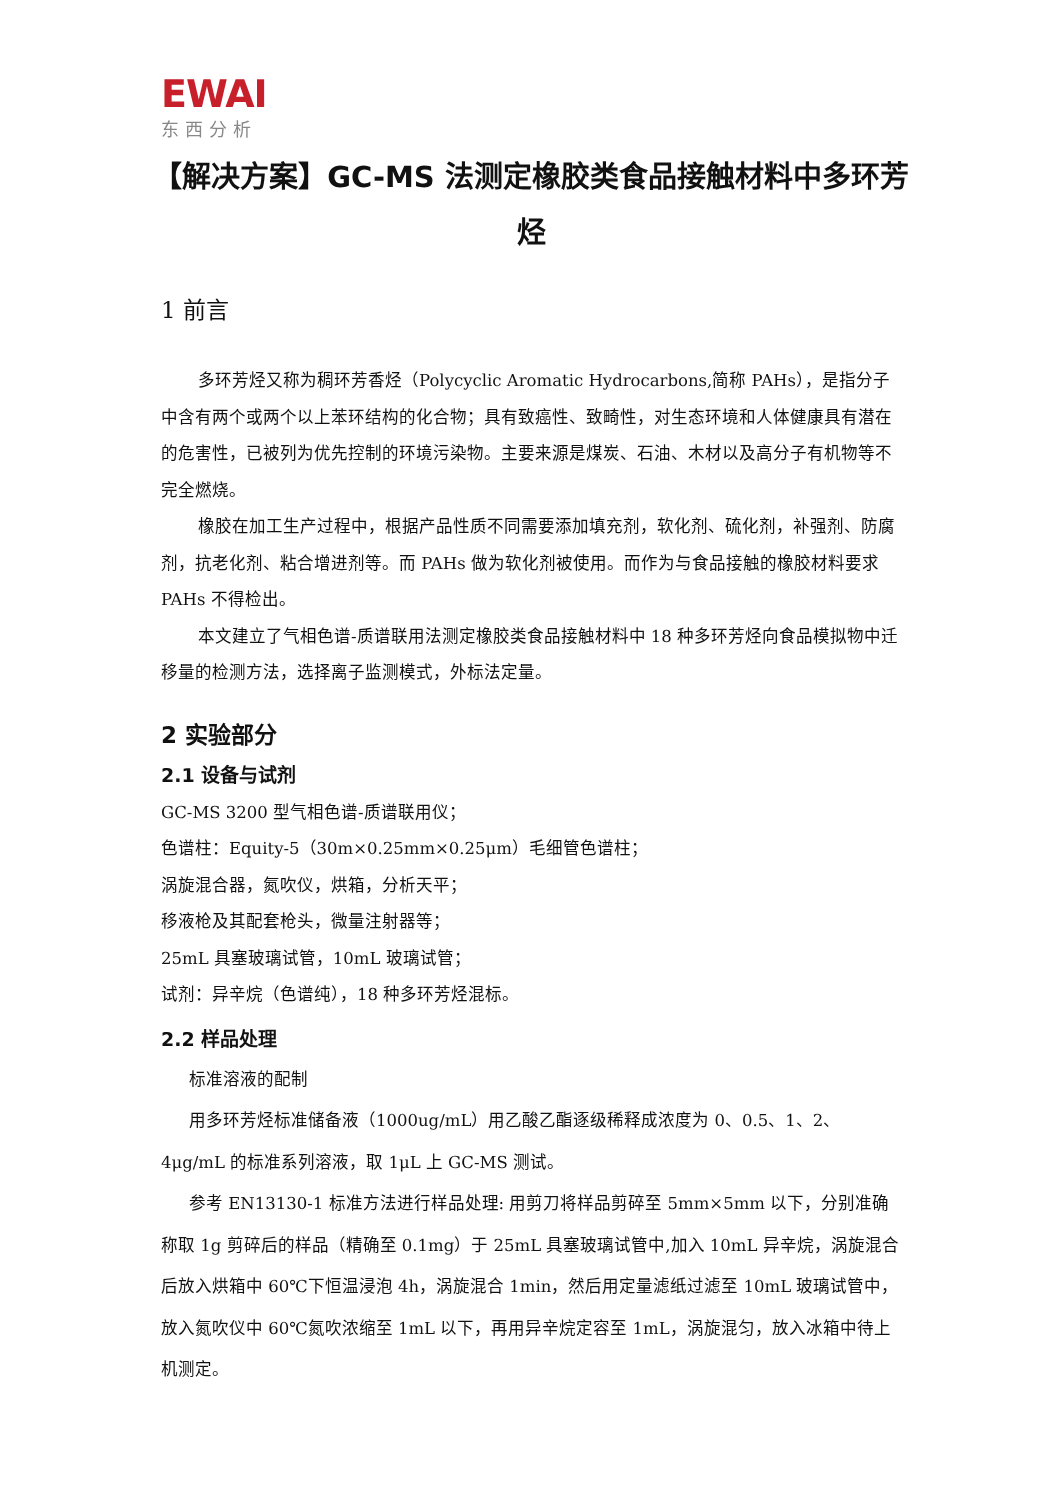EWAI
东西分析
【解决方案】GC-MS 法测定橡胶类食品接触材料中多环芳烃
1 前言
多环芳烃又称为稠环芳香烃（Polycyclic Aromatic Hydrocarbons,简称 PAHs），是指分子中含有两个或两个以上苯环结构的化合物；具有致癌性、致畸性，对生态环境和人体健康具有潜在的危害性，已被列为优先控制的环境污染物。主要来源是煤炭、石油、木材以及高分子有机物等不完全燃烧。
橡胶在加工生产过程中，根据产品性质不同需要添加填充剂，软化剂、硫化剂，补强剂、防腐剂，抗老化剂、粘合增进剂等。而 PAHs 做为软化剂被使用。而作为与食品接触的橡胶材料要求 PAHs 不得检出。
本文建立了气相色谱-质谱联用法测定橡胶类食品接触材料中 18 种多环芳烃向食品模拟物中迁移量的检测方法，选择离子监测模式，外标法定量。
2 实验部分
2.1 设备与试剂
GC-MS 3200 型气相色谱-质谱联用仪；
色谱柱：Equity-5（30m×0.25mm×0.25μm）毛细管色谱柱；
涡旋混合器，氮吹仪，烘箱，分析天平；
移液枪及其配套枪头，微量注射器等；
25mL 具塞玻璃试管，10mL 玻璃试管；
试剂：异辛烷（色谱纯），18 种多环芳烃混标。
2.2 样品处理
标准溶液的配制
用多环芳烃标准储备液（1000ug/mL）用乙酸乙酯逐级稀释成浓度为 0、0.5、1、2、4μg/mL 的标准系列溶液，取 1μL 上 GC-MS 测试。
参考 EN13130-1 标准方法进行样品处理: 用剪刀将样品剪碎至 5mm×5mm 以下，分别准确称取 1g 剪碎后的样品（精确至 0.1mg）于 25mL 具塞玻璃试管中,加入 10mL 异辛烷，涡旋混合后放入烘箱中 60℃下恒温浸泡 4h，涡旋混合 1min，然后用定量滤纸过滤至 10mL 玻璃试管中，放入氮吹仪中 60℃氮吹浓缩至 1mL 以下，再用异辛烷定容至 1mL，涡旋混匀，放入冰箱中待上机测定。